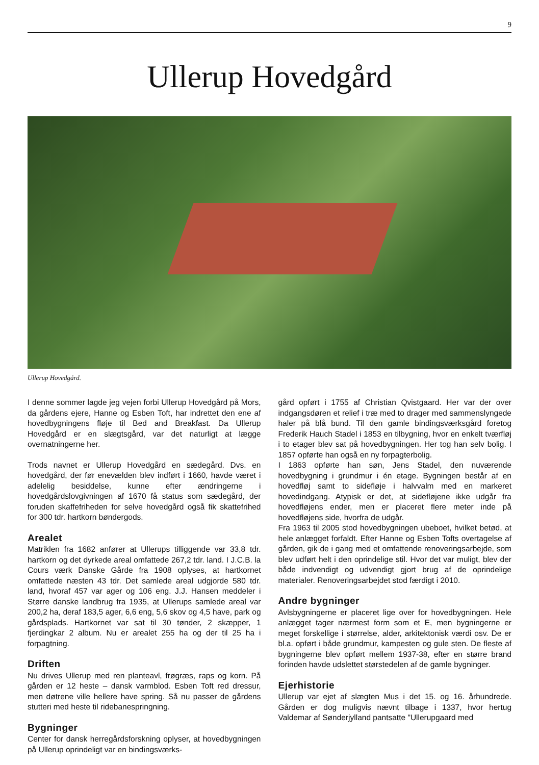9
Ullerup Hovedgård
Ullerup Hovedgård.
I denne sommer lagde jeg vejen forbi Ullerup Hovedgård på Mors, da gårdens ejere, Hanne og Esben Toft, har indrettet den ene af hovedbygningens fløje til Bed and Breakfast. Da Ullerup Hovedgård er en slægtsgård, var det naturligt at lægge overnatningerne her.
Trods navnet er Ullerup Hovedgård en sædegård. Dvs. en hovedgård, der før enevælden blev indført i 1660, havde været i adelelig besiddelse, kunne efter ændringerne i hovedgårdslovgivningen af 1670 få status som sædegård, der foruden skaffefriheden for selve hovedgård også fik skattefrihed for 300 tdr. hartkorn bøndergods.
Arealet
Matriklen fra 1682 anfører at Ullerups tilliggende var 33,8 tdr. hartkorn og det dyrkede areal omfattede 267,2 tdr. land. I J.C.B. la Cours værk Danske Gårde fra 1908 oplyses, at hartkornet omfattede næsten 43 tdr. Det samlede areal udgjorde 580 tdr. land, hvoraf 457 var ager og 106 eng. J.J. Hansen meddeler i Større danske landbrug fra 1935, at Ullerups samlede areal var 200,2 ha, deraf 183,5 ager, 6,6 eng, 5,6 skov og 4,5 have, park og gårdsplads. Hartkornet var sat til 30 tønder, 2 skæpper, 1 fjerdingkar 2 album. Nu er arealet 255 ha og der til 25 ha i forpagtning.
Driften
Nu drives Ullerup med ren planteavl, frøgræs, raps og korn. På gården er 12 heste – dansk varmblod. Esben Toft red dressur, men døtrene ville hellere have spring. Så nu passer de gårdens stutteri med heste til ridebanespringning.
Bygninger
Center for dansk herregårdsforskning oplyser, at hovedbygningen på Ullerup oprindeligt var en bindingsværks-
gård opført i 1755 af Christian Qvistgaard. Her var der over indgangsdøren et relief i træ med to drager med sammenslyngede haler på blå bund. Til den gamle bindingsværksgård foretog Frederik Hauch Stadel i 1853 en tilbygning, hvor en enkelt tværfløj i to etager blev sat på hovedbygningen. Her tog han selv bolig. I 1857 opførte han også en ny forpagterbolig.
I 1863 opførte han søn, Jens Stadel, den nuværende hovedbygning i grundmur i én etage. Bygningen består af en hovedfløj samt to sidefløje i halvvalm med en markeret hovedindgang. Atypisk er det, at sidefløjene ikke udgår fra hovedfløjens ender, men er placeret flere meter inde på hovedfløjens side, hvorfra de udgår.
Fra 1963 til 2005 stod hovedbygningen ubeboet, hvilket betød, at hele anlægget forfaldt. Efter Hanne og Esben Tofts overtagelse af gården, gik de i gang med et omfattende renoveringsarbejde, som blev udført helt i den oprindelige stil. Hvor det var muligt, blev der både indvendigt og udvendigt gjort brug af de oprindelige materialer. Renoveringsarbejdet stod færdigt i 2010.
Andre bygninger
Avlsbygningerne er placeret lige over for hovedbygningen. Hele anlægget tager nærmest form som et E, men bygningerne er meget forskellige i størrelse, alder, arkitektonisk værdi osv. De er bl.a. opført i både grundmur, kampesten og gule sten. De fleste af bygningerne blev opført mellem 1937-38, efter en større brand forinden havde udslettet størstedelen af de gamle bygninger.
Ejerhistorie
Ullerup var ejet af slægten Mus i det 15. og 16. århundrede. Gården er dog muligvis nævnt tilbage i 1337, hvor hertug Valdemar af Sønderjylland pantsatte "Ullerupgaard med